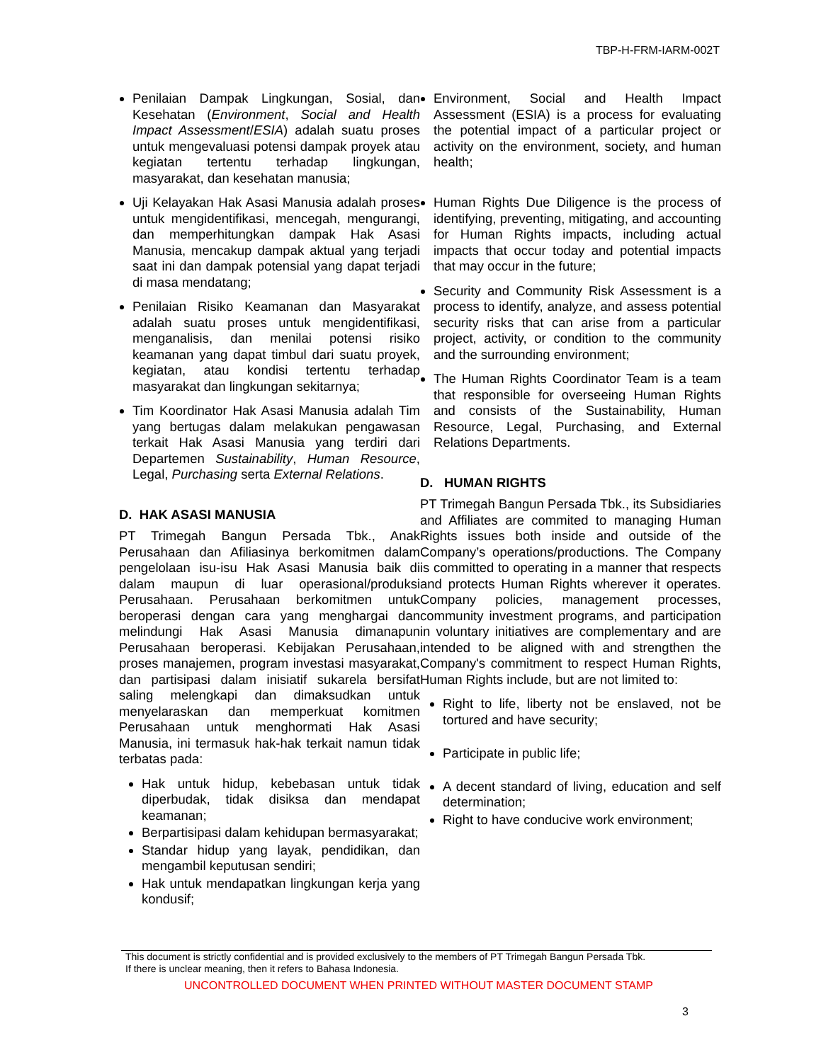TBP-H-FRM-IARM-002T
Penilaian Dampak Lingkungan, Sosial, dan Kesehatan (Environment, Social and Health Impact Assessment/ESIA) adalah suatu proses untuk mengevaluasi potensi dampak proyek atau kegiatan tertentu terhadap lingkungan, masyarakat, dan kesehatan manusia;
Uji Kelayakan Hak Asasi Manusia adalah proses untuk mengidentifikasi, mencegah, mengurangi, dan memperhitungkan dampak Hak Asasi Manusia, mencakup dampak aktual yang terjadi saat ini dan dampak potensial yang dapat terjadi di masa mendatang;
Penilaian Risiko Keamanan dan Masyarakat adalah suatu proses untuk mengidentifikasi, menganalisis, dan menilai potensi risiko keamanan yang dapat timbul dari suatu proyek, kegiatan, atau kondisi tertentu terhadap masyarakat dan lingkungan sekitarnya;
Tim Koordinator Hak Asasi Manusia adalah Tim yang bertugas dalam melakukan pengawasan terkait Hak Asasi Manusia yang terdiri dari Departemen Sustainability, Human Resource, Legal, Purchasing serta External Relations.
D. HAK ASASI MANUSIA
PT Trimegah Bangun Persada Tbk., Anak Perusahaan dan Afiliasinya berkomitmen dalam pengelolaan isu-isu Hak Asasi Manusia baik di dalam maupun di luar operasional/produksi Perusahaan. Perusahaan berkomitmen untuk beroperasi dengan cara yang menghargai dan melindungi Hak Asasi Manusia dimanapun Perusahaan beroperasi. Kebijakan Perusahaan, proses manajemen, program investasi masyarakat, dan partisipasi dalam inisiatif sukarela bersifat saling melengkapi dan dimaksudkan untuk menyelaraskan dan memperkuat komitmen Perusahaan untuk menghormati Hak Asasi Manusia, ini termasuk hak-hak terkait namun tidak terbatas pada:
Hak untuk hidup, kebebasan untuk tidak diperbudak, tidak disiksa dan mendapat keamanan;
Berpartisipasi dalam kehidupan bermasyarakat;
Standar hidup yang layak, pendidikan, dan mengambil keputusan sendiri;
Hak untuk mendapatkan lingkungan kerja yang kondusif;
Environment, Social and Health Impact Assessment (ESIA) is a process for evaluating the potential impact of a particular project or activity on the environment, society, and human health;
Human Rights Due Diligence is the process of identifying, preventing, mitigating, and accounting for Human Rights impacts, including actual impacts that occur today and potential impacts that may occur in the future;
Security and Community Risk Assessment is a process to identify, analyze, and assess potential security risks that can arise from a particular project, activity, or condition to the community and the surrounding environment;
The Human Rights Coordinator Team is a team that responsible for overseeing Human Rights and consists of the Sustainability, Human Resource, Legal, Purchasing, and External Relations Departments.
D. HUMAN RIGHTS
PT Trimegah Bangun Persada Tbk., its Subsidiaries and Affiliates are commited to managing Human Rights issues both inside and outside of the Company’s operations/productions. The Company is committed to operating in a manner that respects and protects Human Rights wherever it operates. Company policies, management processes, community investment programs, and participation in voluntary initiatives are complementary and are intended to be aligned with and strengthen the Company's commitment to respect Human Rights, Human Rights include, but are not limited to:
Right to life, liberty not be enslaved, not be tortured and have security;
Participate in public life;
A decent standard of living, education and self determination;
Right to have conducive work environment;
This document is strictly confidential and is provided exclusively to the members of PT Trimegah Bangun Persada Tbk.
If there is unclear meaning, then it refers to Bahasa Indonesia.
UNCONTROLLED DOCUMENT WHEN PRINTED WITHOUT MASTER DOCUMENT STAMP
3